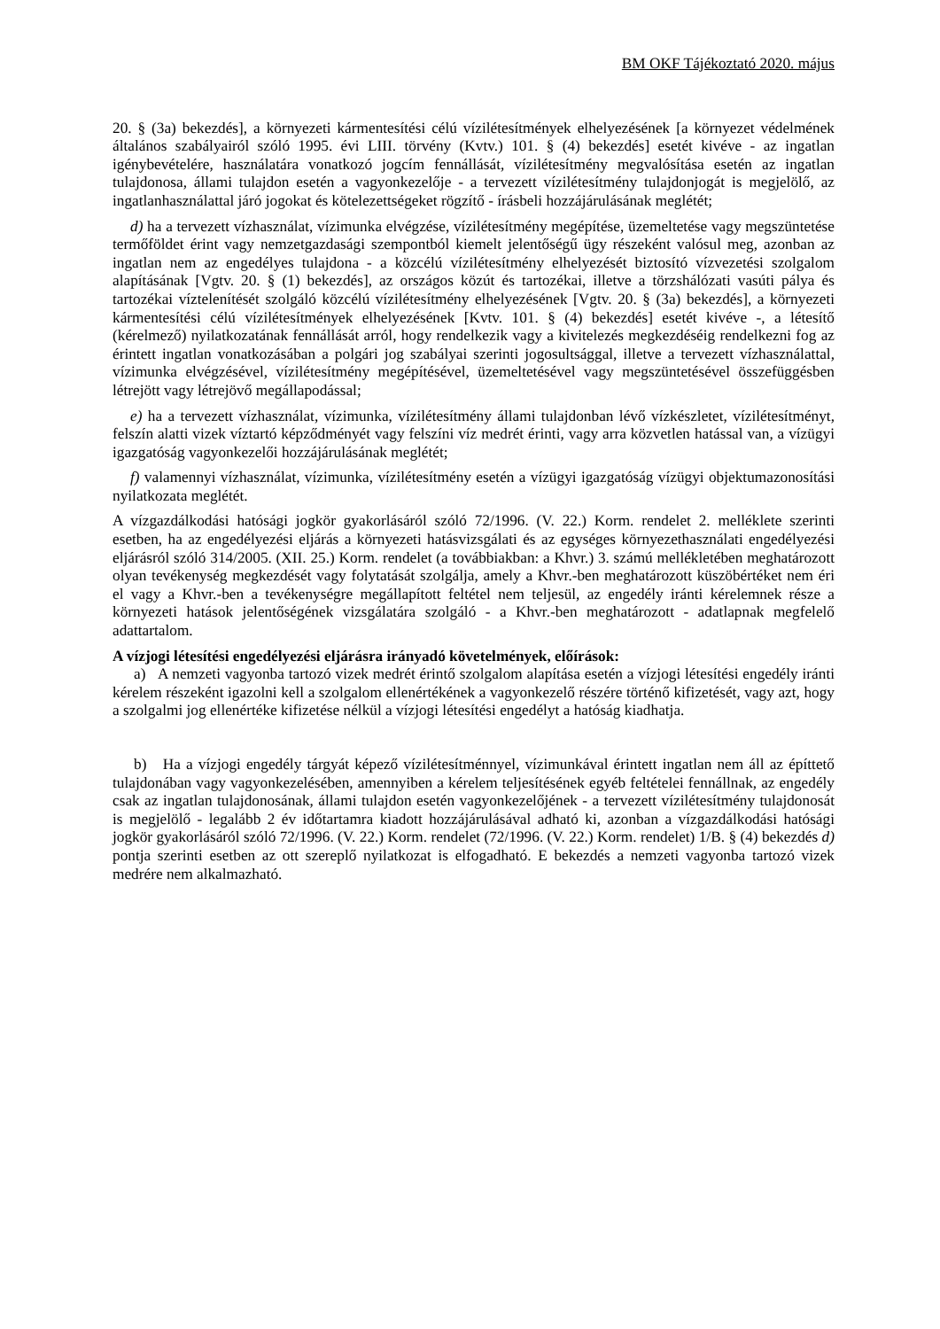BM OKF Tájékoztató 2020. május
20. § (3a) bekezdés], a környezeti kármentesítési célú vízilétesítmények elhelyezésének [a környezet védelmének általános szabályairól szóló 1995. évi LIII. törvény (Kvtv.) 101. § (4) bekezdés] esetét kivéve - az ingatlan igénybevételére, használatára vonatkozó jogcím fennállását, vízilétesítmény megvalósítása esetén az ingatlan tulajdonosa, állami tulajdon esetén a vagyonkezelője - a tervezett vízilétesítmény tulajdonjogát is megjelölő, az ingatlanhasználattal járó jogokat és kötelezettségeket rögzítő - írásbeli hozzájárulásának meglétét;
d) ha a tervezett vízhasználat, vízimunka elvégzése, vízilétesítmény megépítése, üzemeltetése vagy megszüntetése termőföldet érint vagy nemzetgazdasági szempontból kiemelt jelentőségű ügy részeként valósul meg, azonban az ingatlan nem az engedélyes tulajdona - a közcélú vízilétesítmény elhelyezését biztosító vízvezetési szolgalom alapításának [Vgtv. 20. § (1) bekezdés], az országos közút és tartozékai, illetve a törzshálózati vasúti pálya és tartozékai víztelenítését szolgáló közcélú vízilétesítmény elhelyezésének [Vgtv. 20. § (3a) bekezdés], a környezeti kármentesítési célú vízilétesítmények elhelyezésének [Kvtv. 101. § (4) bekezdés] esetét kivéve -, a létesítő (kérelmező) nyilatkozatának fennállását arról, hogy rendelkezik vagy a kivitelezés megkezdéséig rendelkezni fog az érintett ingatlan vonatkozásában a polgári jog szabályai szerinti jogosultsággal, illetve a tervezett vízhasználattal, vízimunka elvégzésével, vízilétesítmény megépítésével, üzemeltetésével vagy megszüntetésével összefüggésben létrejött vagy létrejövő megállapodással;
e) ha a tervezett vízhasználat, vízimunka, vízilétesítmény állami tulajdonban lévő vízkészletet, vízilétesítményt, felszín alatti vizek víztartó képződményét vagy felszíni víz medrét érinti, vagy arra közvetlen hatással van, a vízügyi igazgatóság vagyonkezelői hozzájárulásának meglétét;
f) valamennyi vízhasználat, vízimunka, vízilétesítmény esetén a vízügyi igazgatóság vízügyi objektumazonosítási nyilatkozata meglétét.
A vízgazdálkodási hatósági jogkör gyakorlásáról szóló 72/1996. (V. 22.) Korm. rendelet 2. melléklete szerinti esetben, ha az engedélyezési eljárás a környezeti hatásvizsgálati és az egységes környezethasználati engedélyezési eljárásról szóló 314/2005. (XII. 25.) Korm. rendelet (a továbbiakban: a Khvr.) 3. számú mellékletében meghatározott olyan tevékenység megkezdését vagy folytatását szolgálja, amely a Khvr.-ben meghatározott küszöbértéket nem éri el vagy a Khvr.-ben a tevékenységre megállapított feltétel nem teljesül, az engedély iránti kérelemnek része a környezeti hatások jelentőségének vizsgálatára szolgáló - a Khvr.-ben meghatározott - adatlapnak megfelelő adattartalom.
A vízjogi létesítési engedélyezési eljárásra irányadó követelmények, előírások:
a) A nemzeti vagyonba tartozó vizek medrét érintő szolgalom alapítása esetén a vízjogi létesítési engedély iránti kérelem részeként igazolni kell a szolgalom ellenértékének a vagyonkezelő részére történő kifizetését, vagy azt, hogy a szolgalmi jog ellenértéke kifizetése nélkül a vízjogi létesítési engedélyt a hatóság kiadhatja.
b) Ha a vízjogi engedély tárgyát képező vízilétesítménnyel, vízimunkával érintett ingatlan nem áll az építtető tulajdonában vagy vagyonkezelésében, amennyiben a kérelem teljesítésének egyéb feltételei fennállnak, az engedély csak az ingatlan tulajdonosának, állami tulajdon esetén vagyonkezelőjének - a tervezett vízilétesítmény tulajdonosát is megjelölő - legalább 2 év időtartamra kiadott hozzájárulásával adható ki, azonban a vízgazdálkodási hatósági jogkör gyakorlásáról szóló 72/1996. (V. 22.) Korm. rendelet (72/1996. (V. 22.) Korm. rendelet) 1/B. § (4) bekezdés d) pontja szerinti esetben az ott szereplő nyilatkozat is elfogadható. E bekezdés a nemzeti vagyonba tartozó vizek medrére nem alkalmazható.